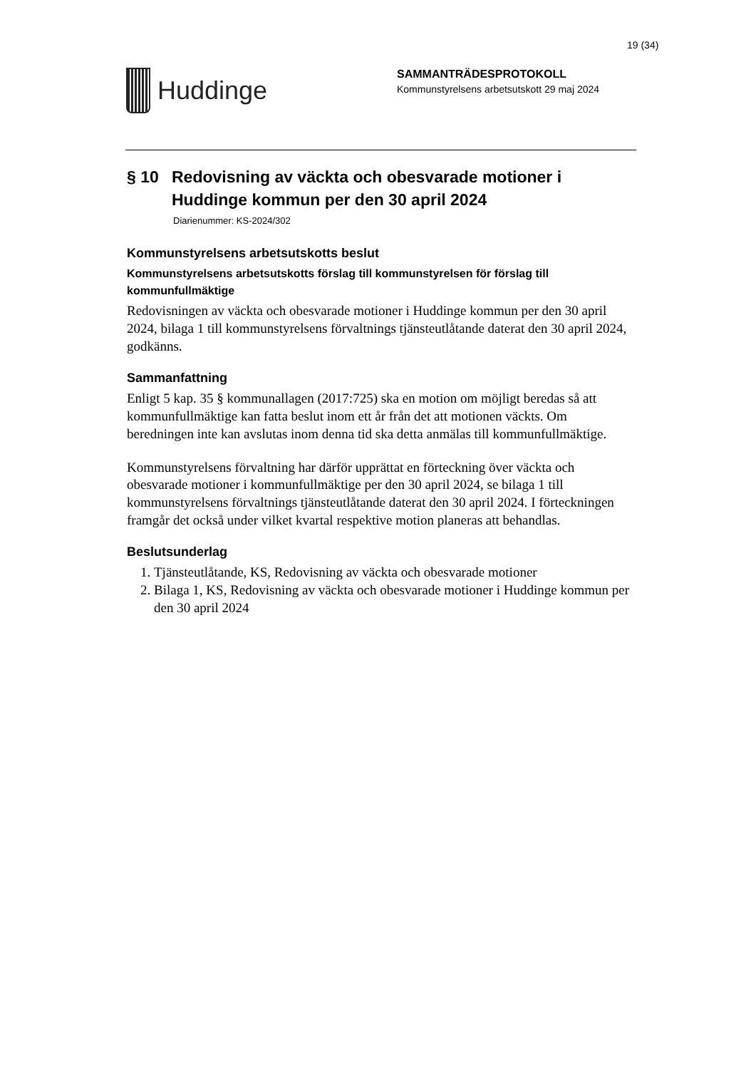19 (34)
Huddinge
SAMMANTRÄDESPROTOKOLL
Kommunstyrelsens arbetsutskott 29 maj 2024
§ 10 Redovisning av väckta och obesvarade motioner i Huddinge kommun per den 30 april 2024
Diarienummer: KS-2024/302
Kommunstyrelsens arbetsutskotts beslut
Kommunstyrelsens arbetsutskotts förslag till kommunstyrelsen för förslag till kommunfullmäktige
Redovisningen av väckta och obesvarade motioner i Huddinge kommun per den 30 april 2024, bilaga 1 till kommunstyrelsens förvaltnings tjänsteutlåtande daterat den 30 april 2024, godkänns.
Sammanfattning
Enligt 5 kap. 35 § kommunallagen (2017:725) ska en motion om möjligt beredas så att kommunfullmäktige kan fatta beslut inom ett år från det att motionen väckts. Om beredningen inte kan avslutas inom denna tid ska detta anmälas till kommunfullmäktige.
Kommunstyrelsens förvaltning har därför upprättat en förteckning över väckta och obesvarade motioner i kommunfullmäktige per den 30 april 2024, se bilaga 1 till kommunstyrelsens förvaltnings tjänsteutlåtande daterat den 30 april 2024. I förteckningen framgår det också under vilket kvartal respektive motion planeras att behandlas.
Beslutsunderlag
1. Tjänsteutlåtande, KS, Redovisning av väckta och obesvarade motioner
2. Bilaga 1, KS, Redovisning av väckta och obesvarade motioner i Huddinge kommun per den 30 april 2024